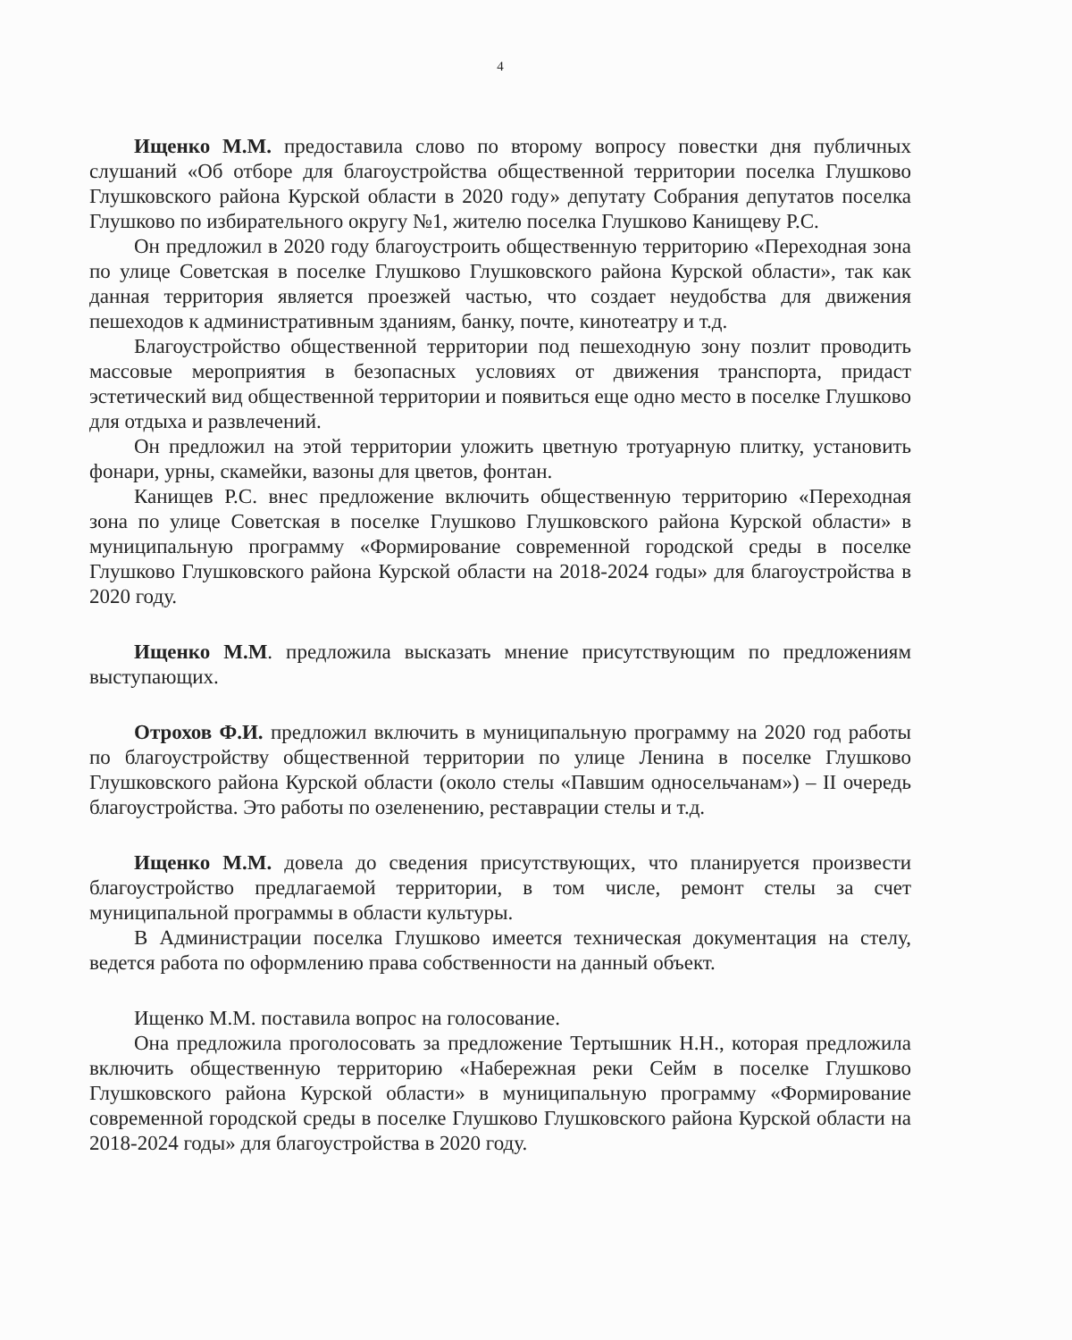4
Ищенко М.М. предоставила слово по второму вопросу повестки дня публичных слушаний «Об отборе для благоустройства общественной территории поселка Глушково Глушковского района Курской области в 2020 году» депутату Собрания депутатов поселка Глушково по избирательного округу №1, жителю поселка Глушково Канищеву Р.С.
Он предложил в 2020 году благоустроить общественную территорию «Переходная зона по улице Советская в поселке Глушково Глушковского района Курской области», так как данная территория является проезжей частью, что создает неудобства для движения пешеходов к административным зданиям, банку, почте, кинотеатру и т.д.
Благоустройство общественной территории под пешеходную зону позлит проводить массовые мероприятия в безопасных условиях от движения транспорта, придаст эстетический вид общественной территории и появиться еще одно место в поселке Глушково для отдыха и развлечений.
Он предложил на этой территории уложить цветную тротуарную плитку, установить фонари, урны, скамейки, вазоны для цветов, фонтан.
Канищев Р.С. внес предложение включить общественную территорию «Переходная зона по улице Советская в поселке Глушково Глушковского района Курской области» в муниципальную программу «Формирование современной городской среды в поселке Глушково Глушковского района Курской области на 2018-2024 годы» для благоустройства в 2020 году.
Ищенко М.М. предложила высказать мнение присутствующим по предложениям выступающих.
Отрохов Ф.И. предложил включить в муниципальную программу на 2020 год работы по благоустройству общественной территории по улице Ленина в поселке Глушково Глушковского района Курской области (около стелы «Павшим односельчанам») – II очередь благоустройства. Это работы по озеленению, реставрации стелы и т.д.
Ищенко М.М. довела до сведения присутствующих, что планируется произвести благоустройство предлагаемой территории, в том числе, ремонт стелы за счет муниципальной программы в области культуры.
В Администрации поселка Глушково имеется техническая документация на стелу, ведется работа по оформлению права собственности на данный объект.
Ищенко М.М. поставила вопрос на голосование.
Она предложила проголосовать за предложение Тертышник Н.Н., которая предложила включить общественную территорию «Набережная реки Сейм в поселке Глушково Глушковского района Курской области» в муниципальную программу «Формирование современной городской среды в поселке Глушково Глушковского района Курской области на 2018-2024 годы» для благоустройства в 2020 году.